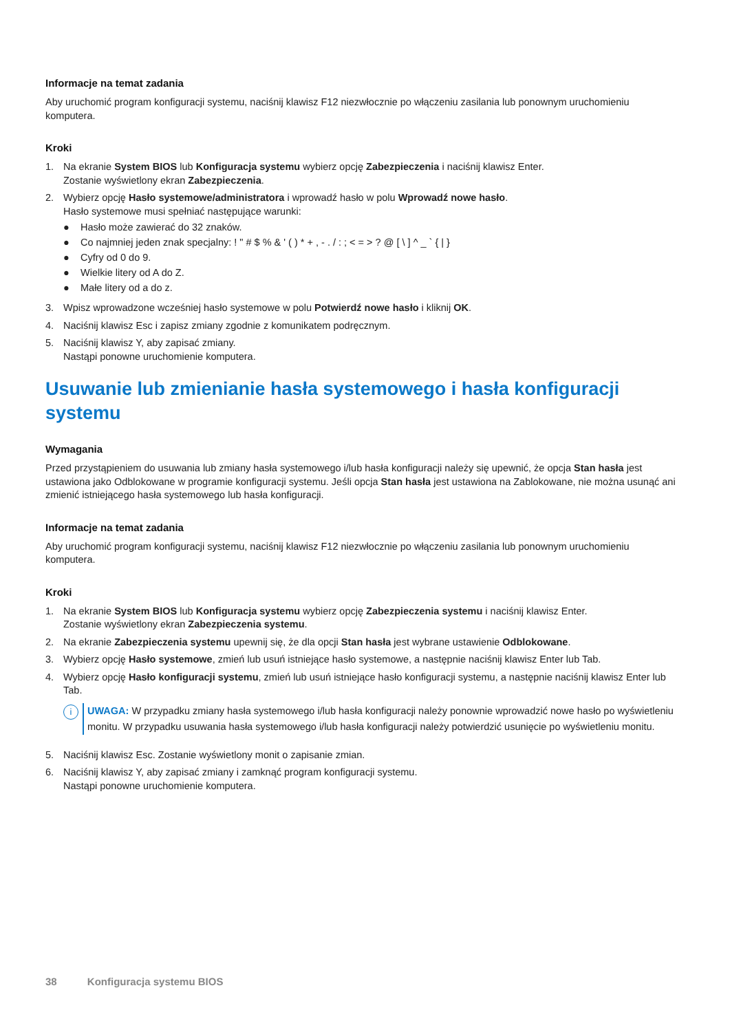Informacje na temat zadania
Aby uruchomić program konfiguracji systemu, naciśnij klawisz F12 niezwłocznie po włączeniu zasilania lub ponownym uruchomieniu komputera.
Kroki
1. Na ekranie System BIOS lub Konfiguracja systemu wybierz opcję Zabezpieczenia i naciśnij klawisz Enter.
Zostanie wyświetlony ekran Zabezpieczenia.
2. Wybierz opcję Hasło systemowe/administratora i wprowadź hasło w polu Wprowadź nowe hasło.
Hasło systemowe musi spełniać następujące warunki:
● Hasło może zawierać do 32 znaków.
● Co najmniej jeden znak specjalny: ! " # $ % & ' ( ) * + , - . / : ; < = > ? @ [ \ ] ^ _ ` { | }
● Cyfry od 0 do 9.
● Wielkie litery od A do Z.
● Małe litery od a do z.
3. Wpisz wprowadzone wcześniej hasło systemowe w polu Potwierdź nowe hasło i kliknij OK.
4. Naciśnij klawisz Esc i zapisz zmiany zgodnie z komunikatem podręcznym.
5. Naciśnij klawisz Y, aby zapisać zmiany.
Nastąpi ponowne uruchomienie komputera.
Usuwanie lub zmienianie hasła systemowego i hasła konfiguracji systemu
Wymagania
Przed przystąpieniem do usuwania lub zmiany hasła systemowego i/lub hasła konfiguracji należy się upewnić, że opcja Stan hasła jest ustawiona jako Odblokowane w programie konfiguracji systemu. Jeśli opcja Stan hasła jest ustawiona na Zablokowane, nie można usunąć ani zmienić istniejącego hasła systemowego lub hasła konfiguracji.
Informacje na temat zadania
Aby uruchomić program konfiguracji systemu, naciśnij klawisz F12 niezwłocznie po włączeniu zasilania lub ponownym uruchomieniu komputera.
Kroki
1. Na ekranie System BIOS lub Konfiguracja systemu wybierz opcję Zabezpieczenia systemu i naciśnij klawisz Enter.
Zostanie wyświetlony ekran Zabezpieczenia systemu.
2. Na ekranie Zabezpieczenia systemu upewnij się, że dla opcji Stan hasła jest wybrane ustawienie Odblokowane.
3. Wybierz opcję Hasło systemowe, zmień lub usuń istniejące hasło systemowe, a następnie naciśnij klawisz Enter lub Tab.
4. Wybierz opcję Hasło konfiguracji systemu, zmień lub usuń istniejące hasło konfiguracji systemu, a następnie naciśnij klawisz Enter lub Tab.
i
UWAGA: W przypadku zmiany hasła systemowego i/lub hasła konfiguracji należy ponownie wprowadzić nowe hasło po wyświetleniu monitu. W przypadku usuwania hasła systemowego i/lub hasła konfiguracji należy potwierdzić usunięcie po wyświetleniu monitu.
5. Naciśnij klawisz Esc. Zostanie wyświetlony monit o zapisanie zmian.
6. Naciśnij klawisz Y, aby zapisać zmiany i zamknąć program konfiguracji systemu.
Nastąpi ponowne uruchomienie komputera.
38 Konfiguracja systemu BIOS